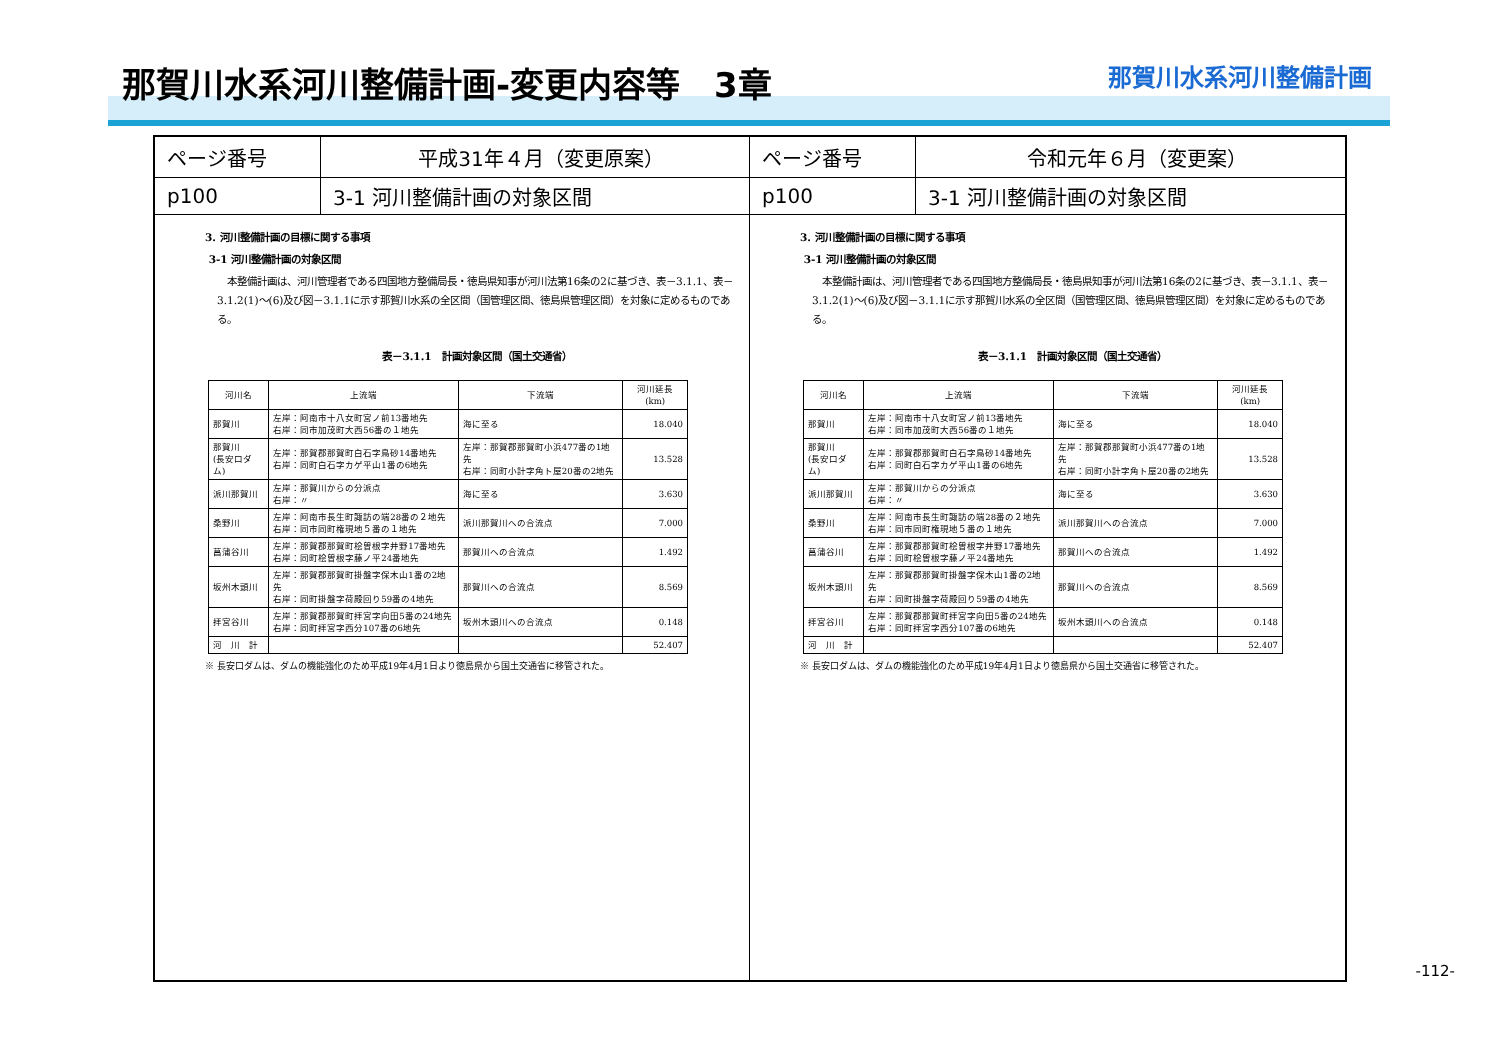那賀川水系河川整備計画-変更内容等　3章
那賀川水系河川整備計画
ページ番号 平成31年４月（変更原案）
p100 3-1 河川整備計画の対象区間
3. 河川整備計画の目標に関する事項
3-1 河川整備計画の対象区間
本整備計画は、河川管理者である四国地方整備局長・徳島県知事が河川法第16条の2に基づき、表－3.1.1、表－3.1.2(1)～(6)及び図－3.1.1に示す那賀川水系の全区間（国管理区間、徳島県管理区間）を対象に定めるものである。
表－3.1.1　計画対象区間（国土交通省）
| 河川名 | 上流端 | 下流端 | 河川延長(km) |
| --- | --- | --- | --- |
| 那賀川 | 左岸：阿南市十八女町宮ノ前13番地先 右岸：同市加茂町大西56番の１地先 | 海に至る | 18.040 |
| 那賀川 (長安口ダム) | 左岸：那賀郡那賀町白石字鳥砂14番地先 右岸：同町白石字カゲ平山1番の6地先 | 左岸：那賀郡那賀町小浜477番の1地先 右岸：同町小計字角ト屋20番の2地先 | 13.528 |
| 派川那賀川 | 左岸：那賀川からの分派点 右岸：〃 | 海に至る | 3.630 |
| 桑野川 | 左岸：阿南市長生町諏訪の端28番の２地先 右岸：同市同町権現地５番の１地先 | 派川那賀川への合流点 | 7.000 |
| 菖蒲谷川 | 左岸：那賀郡那賀町桧曽根字井野17番地先 右岸：同町桧曽根字藤ノ平24番地先 | 那賀川への合流点 | 1.492 |
| 坂州木頭川 | 左岸：那賀郡那賀町掛盤字保木山1番の2地先 右岸：同町掛盤字荷殿回り59番の4地先 | 那賀川への合流点 | 8.569 |
| 拝宮谷川 | 左岸：那賀郡那賀町拝宮字向田5番の24地先 右岸：同町拝宮字西分107番の6地先 | 坂州木頭川への合流点 | 0.148 |
| 河 川 計 | | | 52.407 |
※ 長安口ダムは、ダムの機能強化のため平成19年4月1日より徳島県から国土交通省に移管された。
ページ番号 令和元年６月（変更案）
p100 3-1 河川整備計画の対象区間
3. 河川整備計画の目標に関する事項
3-1 河川整備計画の対象区間
本整備計画は、河川管理者である四国地方整備局長・徳島県知事が河川法第16条の2に基づき、表－3.1.1、表－3.1.2(1)～(6)及び図－3.1.1に示す那賀川水系の全区間（国管理区間、徳島県管理区間）を対象に定めるものである。
表－3.1.1　計画対象区間（国土交通省）
| 河川名 | 上流端 | 下流端 | 河川延長(km) |
| --- | --- | --- | --- |
| 那賀川 | 左岸：阿南市十八女町宮ノ前13番地先 右岸：同市加茂町大西56番の１地先 | 海に至る | 18.040 |
| 那賀川 (長安口ダム) | 左岸：那賀郡那賀町白石字鳥砂14番地先 右岸：同町白石字カゲ平山1番の6地先 | 左岸：那賀郡那賀町小浜477番の1地先 右岸：同町小計字角ト屋20番の2地先 | 13.528 |
| 派川那賀川 | 左岸：那賀川からの分派点 右岸：〃 | 海に至る | 3.630 |
| 桑野川 | 左岸：阿南市長生町諏訪の端28番の２地先 右岸：同市同町権現地５番の１地先 | 派川那賀川への合流点 | 7.000 |
| 菖蒲谷川 | 左岸：那賀郡那賀町桧曽根字井野17番地先 右岸：同町桧曽根字藤ノ平24番地先 | 那賀川への合流点 | 1.492 |
| 坂州木頭川 | 左岸：那賀郡那賀町掛盤字保木山1番の2地先 右岸：同町掛盤字荷殿回り59番の4地先 | 那賀川への合流点 | 8.569 |
| 拝宮谷川 | 左岸：那賀郡那賀町拝宮字向田5番の24地先 右岸：同町拝宮字西分107番の6地先 | 坂州木頭川への合流点 | 0.148 |
| 河 川 計 | | | 52.407 |
※ 長安口ダムは、ダムの機能強化のため平成19年4月1日より徳島県から国土交通省に移管された。
-112-